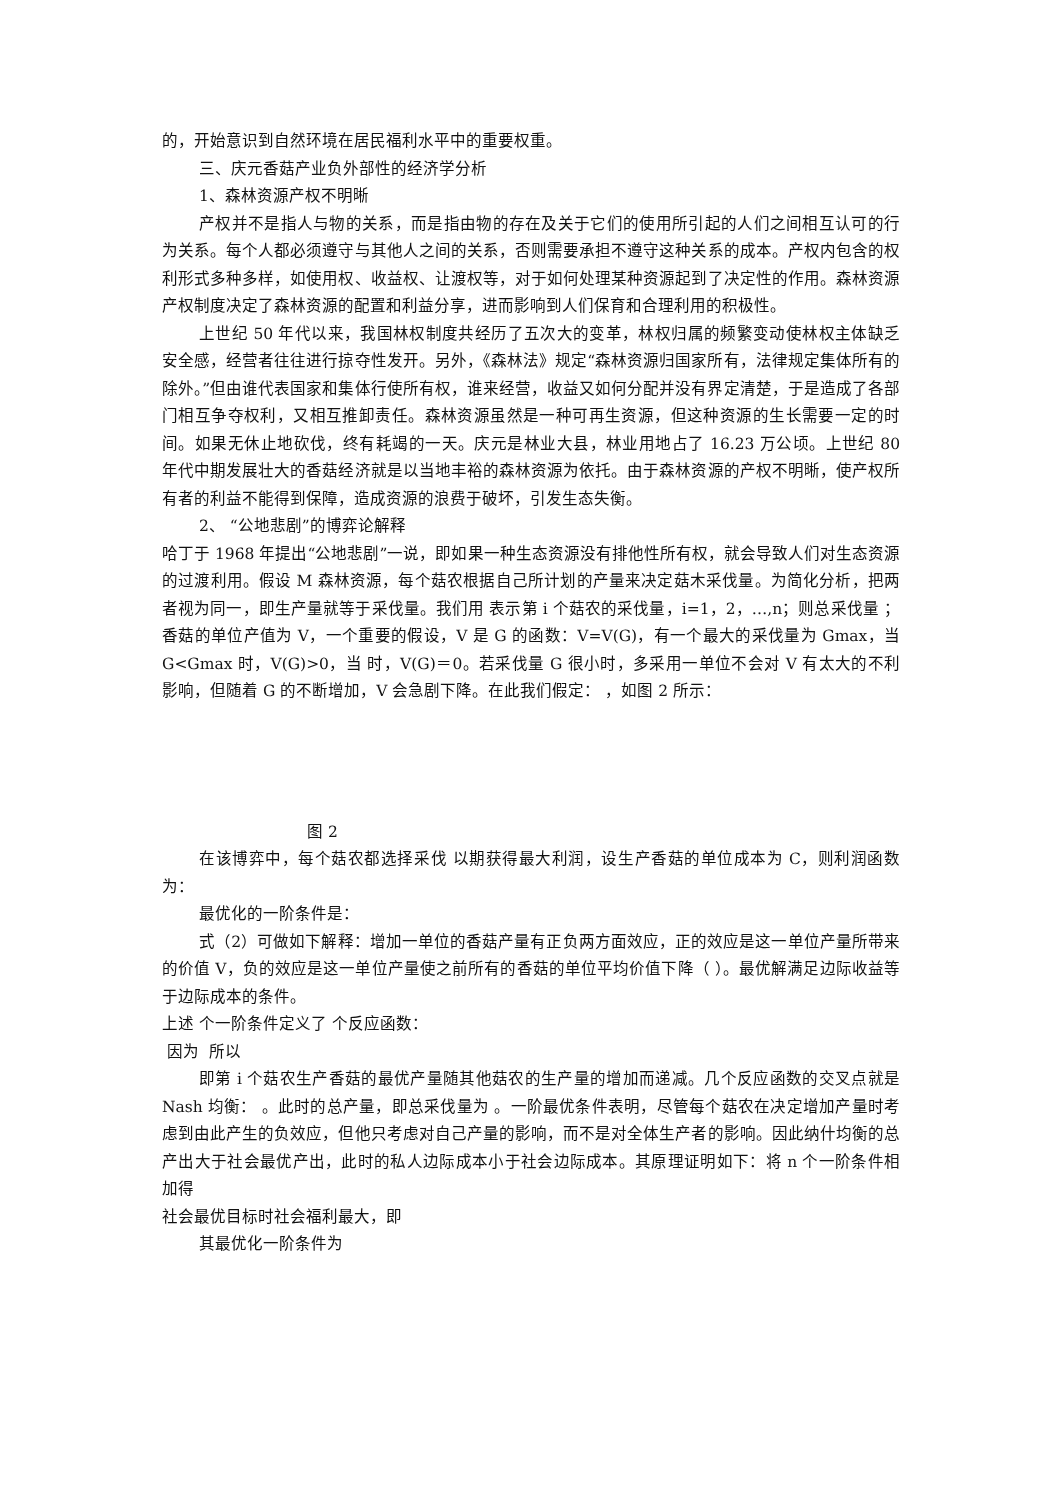的，开始意识到自然环境在居民福利水平中的重要权重。
三、庆元香菇产业负外部性的经济学分析
1、森林资源产权不明晰
产权并不是指人与物的关系，而是指由物的存在及关于它们的使用所引起的人们之间相互认可的行为关系。每个人都必须遵守与其他人之间的关系，否则需要承担不遵守这种关系的成本。产权内包含的权利形式多种多样，如使用权、收益权、让渡权等，对于如何处理某种资源起到了决定性的作用。森林资源产权制度决定了森林资源的配置和利益分享，进而影响到人们保育和合理利用的积极性。
上世纪 50 年代以来，我国林权制度共经历了五次大的变革，林权归属的频繁变动使林权主体缺乏安全感，经营者往往进行掠夺性发开。另外，《森林法》规定“森林资源归国家所有，法律规定集体所有的除外。”但由谁代表国家和集体行使所有权，谁来经营，收益又如何分配并没有界定清楚，于是造成了各部门相互争夺权利，又相互推卸责任。森林资源虽然是一种可再生资源，但这种资源的生长需要一定的时间。如果无休止地砍伐，终有耗竭的一天。庆元是林业大县，林业用地占了 16.23 万公顷。上世纪 80 年代中期发展壮大的香菇经济就是以当地丰裕的森林资源为依托。由于森林资源的产权不明晰，使产权所有者的利益不能得到保障，造成资源的浪费于破坏，引发生态失衡。
2、 “公地悲剧”的博弈论解释
哈丁于 1968 年提出“公地悲剧”一说，即如果一种生态资源没有排他性所有权，就会导致人们对生态资源的过渡利用。假设 M 森林资源，每个菇农根据自己所计划的产量来决定菇木采伐量。为简化分析，把两者视为同一，即生产量就等于采伐量。我们用 表示第 i 个菇农的采伐量，i=1，2，…,n；则总采伐量 ；香菇的单位产值为 V，一个重要的假设，V 是 G 的函数：V=V(G)，有一个最大的采伐量为 Gmax，当 G<Gmax 时，V(G)>0，当 时，V(G)＝0。若采伐量 G 很小时，多采用一单位不会对 V 有太大的不利影响，但随着 G 的不断增加，V 会急剧下降。在此我们假定： ，如图 2 所示：
图 2
在该博弈中，每个菇农都选择采伐 以期获得最大利润，设生产香菇的单位成本为 C，则利润函数为：
最优化的一阶条件是：
式（2）可做如下解释：增加一单位的香菇产量有正负两方面效应，正的效应是这一单位产量所带来的价值 V，负的效应是这一单位产量使之前所有的香菇的单位平均价值下降（ ）。最优解满足边际收益等于边际成本的条件。
上述 个一阶条件定义了 个反应函数：
因为 所以
即第 i 个菇农生产香菇的最优产量随其他菇农的生产量的增加而递减。几个反应函数的交叉点就是 Nash 均衡： 。此时的总产量，即总采伐量为 。一阶最优条件表明，尽管每个菇农在决定增加产量时考虑到由此产生的负效应，但他只考虑对自己产量的影响，而不是对全体生产者的影响。因此纳什均衡的总产出大于社会最优产出，此时的私人边际成本小于社会边际成本。其原理证明如下：将 n 个一阶条件相加得
社会最优目标时社会福利最大，即
其最优化一阶条件为